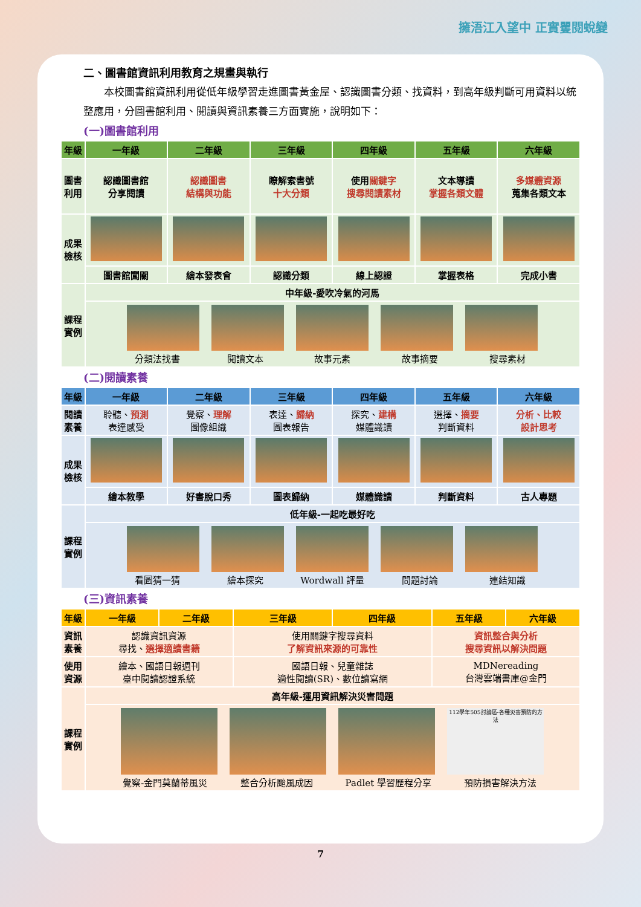擁浯江入望中 正實矍閱蛻變
二、圖書館資訊利用教育之規畫與執行
本校圖書館資訊利用從低年級學習走進圖書黃金屋、認識圖書分類、找資料，到高年級判斷可用資料以統整應用，分圖書館利用、閱讀與資訊素養三方面實施，說明如下：
(一)圖書館利用
| 年級 | 一年級 | 二年級 | 三年級 | 四年級 | 五年級 | 六年級 |
| --- | --- | --- | --- | --- | --- | --- |
| 圖書 利用 | 認識圖書館 分享閱讀 | 認識圖書 結構與功能 | 瞭解索書號 十大分類 | 使用 關鍵字 搜尋閱讀素材 | 文本導讀 掌握各類文體 | 多媒體資源 蒐集各類文本 |
| 成果 檢核 | | | | | | |
| | 圖書館闖關 | 繪本發表會 | 認識分類 | 線上認證 | 掌握表格 | 完成小書 |
| 課程 實例 | 中年級-愛吹冷氣的河馬 | | | | | |
| | 分類法找書 閱讀文本 故事元素 故事摘要 搜尋素材 | | | | | |
(二)閱讀素養
| 年級 | 一年級 | 二年級 | 三年級 | 四年級 | 五年級 | 六年級 |
| --- | --- | --- | --- | --- | --- | --- |
| 閱讀 素養 | 聆聽、 預測 表達感受 | 覺察、 理解 圖像組織 | 表達、 歸納 圖表報告 | 探究、 建構 媒體識讀 | 選擇、 摘要 判斷資料 | 分析、比較 設計思考 |
| 成果 檢核 | | | | | | |
| | 繪本教學 | 好書脫口秀 | 圖表歸納 | 媒體識讀 | 判斷資料 | 古人專題 |
| 課程 實例 | 低年級-一起吃最好吃 | | | | | |
| | 看圖猜一猜 繪本探究 Wordwall 評量 問題討論 連結知識 | | | | | |
(三)資訊素養
| 年級 | 一年級 | 二年級 | 三年級 | 四年級 | 五年級 | 六年級 |
| --- | --- | --- | --- | --- | --- | --- |
| 資訊 素養 | 認識資訊資源 尋找、 選擇適讀書籍 | | 使用關鍵字搜尋資料 了解資訊來源的可靠性 | | 資訊整合與分析 搜尋資訊以解決問題 | |
| 使用 資源 | 繪本、國語日報週刊 臺中閱讀認證系統 | | 國語日報、兒童雜誌 適性閱讀(SR)、數位讀寫網 | | MDNereading 台灣雲端書庫@金門 | |
| 課程 實例 | 高年級-運用資訊解決災害問題 | | | | | |
| | 112學年505討論區-各種災害預防的方法 覺察-金門莫蘭蒂風災 整合分析颱風成因 Padlet 學習歷程分享 預防損害解決方法 | | | | | |
7